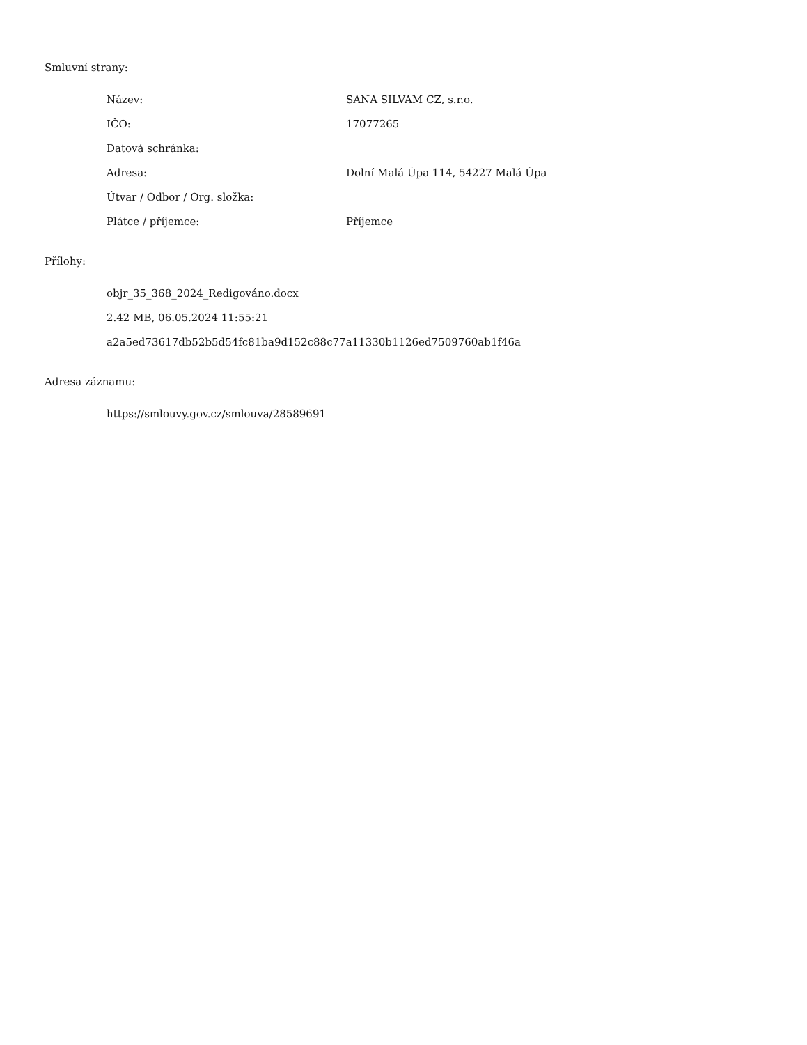Smluvní strany:
| Název: | SANA SILVAM CZ, s.r.o. |
| IČO: | 17077265 |
| Datová schránka: | |
| Adresa: | Dolní Malá Úpa 114, 54227 Malá Úpa |
| Útvar / Odbor / Org. složka: | |
| Plátce / příjemce: | Příjemce |
Přílohy:
objr_35_368_2024_Redigováno.docx
2.42 MB, 06.05.2024 11:55:21
a2a5ed73617db52b5d54fc81ba9d152c88c77a11330b1126ed7509760ab1f46a
Adresa záznamu:
https://smlouvy.gov.cz/smlouva/28589691